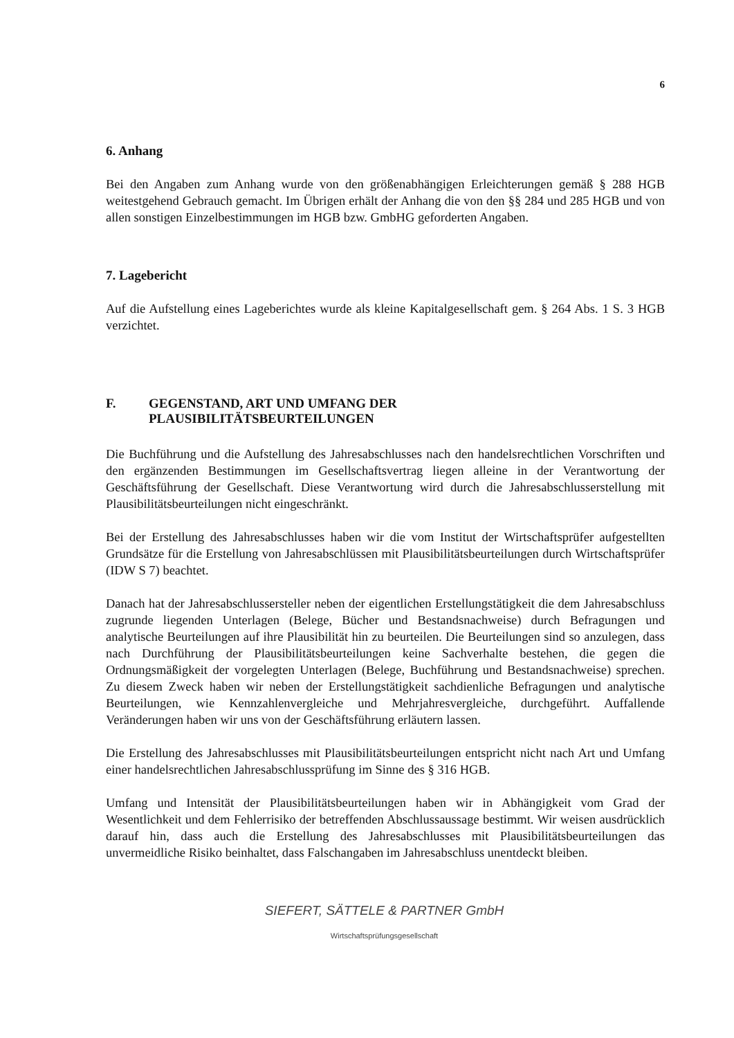6
6. Anhang
Bei den Angaben zum Anhang wurde von den größenabhängigen Erleichterungen gemäß § 288 HGB weitestgehend Gebrauch gemacht. Im Übrigen erhält der Anhang die von den §§ 284 und 285 HGB und von allen sonstigen Einzelbestimmungen im HGB bzw. GmbHG geforderten Angaben.
7. Lagebericht
Auf die Aufstellung eines Lageberichtes wurde als kleine Kapitalgesellschaft gem. § 264 Abs. 1 S. 3 HGB verzichtet.
F. GEGENSTAND, ART UND UMFANG DER
PLAUSIBILITÄTSBEURTEILUNGEN
Die Buchführung und die Aufstellung des Jahresabschlusses nach den handelsrechtlichen Vorschriften und den ergänzenden Bestimmungen im Gesellschaftsvertrag liegen alleine in der Verantwortung der Geschäftsführung der Gesellschaft. Diese Verantwortung wird durch die Jahresabschlusserstellung mit Plausibilitätsbeurteilungen nicht eingeschränkt.
Bei der Erstellung des Jahresabschlusses haben wir die vom Institut der Wirtschaftsprüfer aufgestellten Grundsätze für die Erstellung von Jahresabschlüssen mit Plausibilitätsbeurteilungen durch Wirtschaftsprüfer (IDW S 7) beachtet.
Danach hat der Jahresabschlussersteller neben der eigentlichen Erstellungstätigkeit die dem Jahresabschluss zugrunde liegenden Unterlagen (Belege, Bücher und Bestandsnachweise) durch Befragungen und analytische Beurteilungen auf ihre Plausibilität hin zu beurteilen. Die Beurteilungen sind so anzulegen, dass nach Durchführung der Plausibilitätsbeurteilungen keine Sachverhalte bestehen, die gegen die Ordnungsmäßigkeit der vorgelegten Unterlagen (Belege, Buchführung und Bestandsnachweise) sprechen. Zu diesem Zweck haben wir neben der Erstellungstätigkeit sachdienliche Befragungen und analytische Beurteilungen, wie Kennzahlenvergleiche und Mehrjahresvergleiche, durchgeführt. Auffallende Veränderungen haben wir uns von der Geschäftsführung erläutern lassen.
Die Erstellung des Jahresabschlusses mit Plausibilitätsbeurteilungen entspricht nicht nach Art und Umfang einer handelsrechtlichen Jahresabschlussprüfung im Sinne des § 316 HGB.
Umfang und Intensität der Plausibilitätsbeurteilungen haben wir in Abhängigkeit vom Grad der Wesentlichkeit und dem Fehlerrisiko der betreffenden Abschlussaussage bestimmt. Wir weisen ausdrücklich darauf hin, dass auch die Erstellung des Jahresabschlusses mit Plausibilitätsbeurteilungen das unvermeidliche Risiko beinhaltet, dass Falschangaben im Jahresabschluss unentdeckt bleiben.
SIEFERT, SÄTTELE & PARTNER GmbH
Wirtschaftsprüfungsgesellschaft